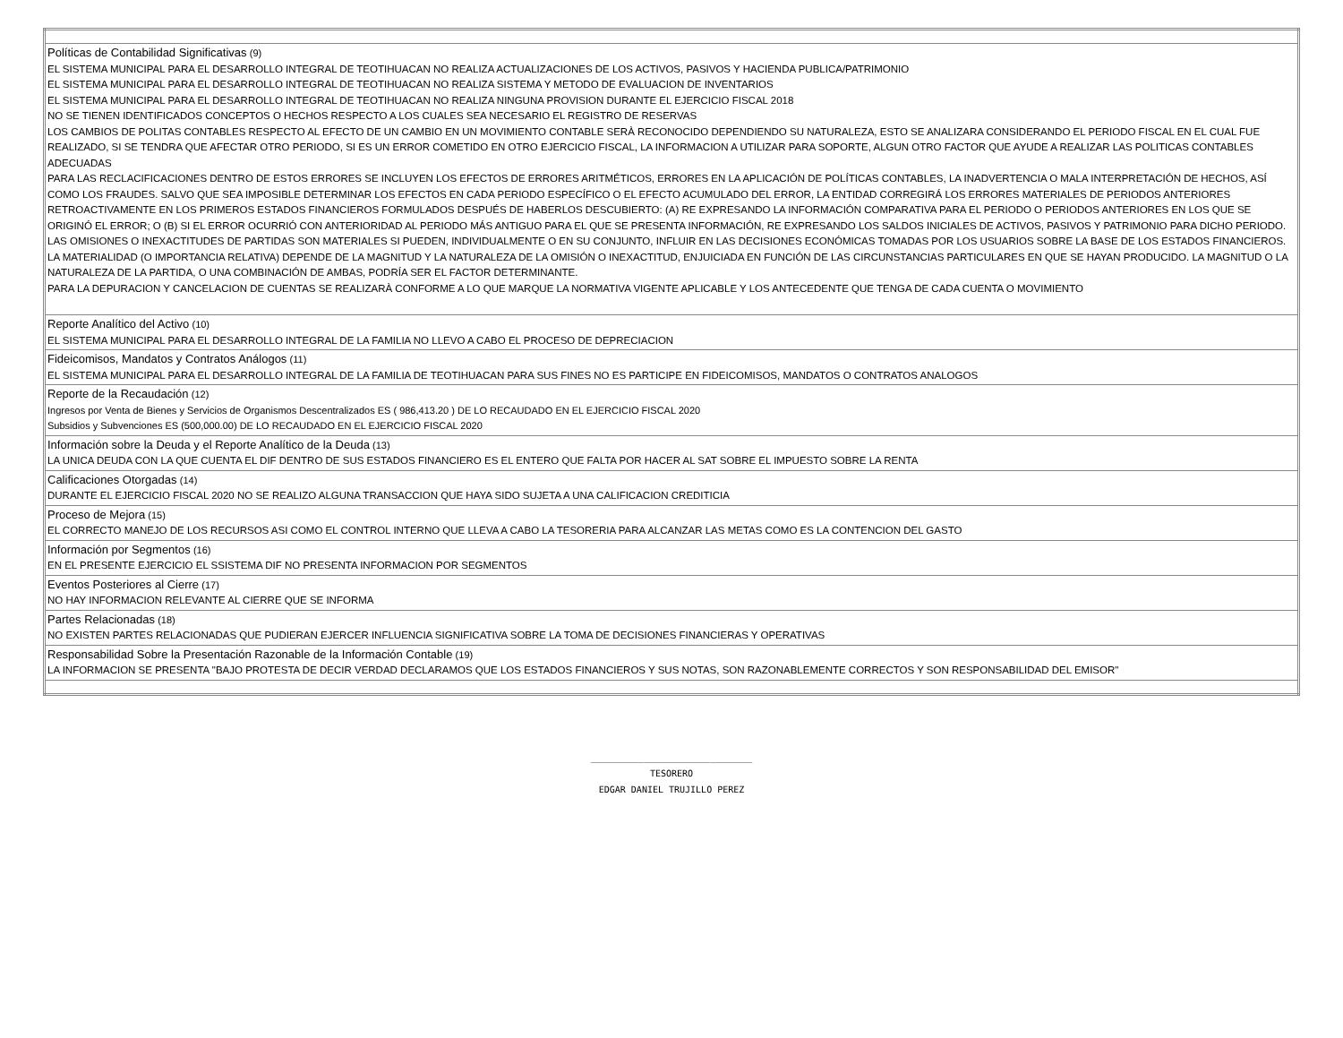| Políticas de Contabilidad Significativas (9) EL SISTEMA MUNICIPAL PARA EL DESARROLLO INTEGRAL DE TEOTIHUACAN NO REALIZA ACTUALIZACIONES DE LOS ACTIVOS, PASIVOS Y HACIENDA PUBLICA/PATRIMONIO EL SISTEMA MUNICIPAL PARA EL DESARROLLO INTEGRAL DE TEOTIHUACAN NO REALIZA SISTEMA Y METODO DE EVALUACION DE INVENTARIOS EL SISTEMA MUNICIPAL PARA EL DESARROLLO INTEGRAL DE TEOTIHUACAN NO REALIZA NINGUNA PROVISION DURANTE EL EJERCICIO FISCAL 2018 NO SE TIENEN IDENTIFICADOS CONCEPTOS O HECHOS RESPECTO A LOS CUALES SEA NECESARIO EL REGISTRO DE RESERVAS LOS CAMBIOS DE POLITAS CONTABLES RESPECTO AL EFECTO DE UN CAMBIO EN UN MOVIMIENTO CONTABLE SERÀ RECONOCIDO DEPENDIENDO SU NATURALEZA, ESTO SE ANALIZARA CONSIDERANDO EL PERIODO FISCAL EN EL CUAL FUE REALIZADO, SI SE TENDRA QUE AFECTAR OTRO PERIODO, SI ES UN ERROR COMETIDO EN OTRO EJERCICIO FISCAL, LA INFORMACION A UTILIZAR PARA SOPORTE, ALGUN OTRO FACTOR QUE AYUDE A REALIZAR LAS POLITICAS CONTABLES ADECUADAS PARA LAS RECLACIFICACIONES DENTRO DE ESTOS ERRORES SE INCLUYEN LOS EFECTOS DE ERRORES ARITMÉTICOS, ERRORES EN LA APLICACIÓN DE POLÍTICAS CONTABLES, LA INADVERTENCIA O MALA INTERPRETACIÓN DE HECHOS, ASÍ COMO LOS FRAUDES. SALVO QUE SEA IMPOSIBLE DETERMINAR LOS EFECTOS EN CADA PERIODO ESPECÍFICO O EL EFECTO ACUMULADO DEL ERROR, LA ENTIDAD CORREGIRÁ LOS ERRORES MATERIALES DE PERIODOS ANTERIORES RETROACTIVAMENTE EN LOS PRIMEROS ESTADOS FINANCIEROS FORMULADOS DESPUÉS DE HABERLOS DESCUBIERTO: (A) RE EXPRESANDO LA INFORMACIÓN COMPARATIVA PARA EL PERIODO O PERIODOS ANTERIORES EN LOS QUE SE ORIGINÓ EL ERROR; O (B) SI EL ERROR OCURRIÓ CON ANTERIORIDAD AL PERIODO MÁS ANTIGUO PARA EL QUE SE PRESENTA INFORMACIÓN, RE EXPRESANDO LOS SALDOS INICIALES DE ACTIVOS, PASIVOS Y PATRIMONIO PARA DICHO PERIODO. LAS OMISIONES O INEXACTITUDES DE PARTIDAS SON MATERIALES SI PUEDEN, INDIVIDUALMENTE O EN SU CONJUNTO, INFLUIR EN LAS DECISIONES ECONÓMICAS TOMADAS POR LOS USUARIOS SOBRE LA BASE DE LOS ESTADOS FINANCIEROS. LA MATERIALIDAD (O IMPORTANCIA RELATIVA) DEPENDE DE LA MAGNITUD Y LA NATURALEZA DE LA OMISIÓN O INEXACTITUD, ENJUICIADA EN FUNCIÓN DE LAS CIRCUNSTANCIAS PARTICULARES EN QUE SE HAYAN PRODUCIDO. LA MAGNITUD O LA NATURALEZA DE LA PARTIDA, O UNA COMBINACIÓN DE AMBAS, PODRÍA SER EL FACTOR DETERMINANTE. PARA LA DEPURACION Y CANCELACION DE CUENTAS SE REALIZARÀ CONFORME A LO QUE MARQUE LA NORMATIVA VIGENTE APLICABLE Y LOS ANTECEDENTE QUE TENGA DE CADA CUENTA O MOVIMIENTO |
| Reporte Analítico del Activo (10) EL SISTEMA MUNICIPAL PARA EL DESARROLLO INTEGRAL DE LA FAMILIA NO LLEVO A CABO EL PROCESO DE DEPRECIACION |
| Fideicomisos, Mandatos y Contratos Análogos (11) EL SISTEMA MUNICIPAL PARA EL DESARROLLO INTEGRAL DE LA FAMILIA DE TEOTIHUACAN PARA SUS FINES NO ES PARTICIPE EN FIDEICOMISOS, MANDATOS O CONTRATOS ANALOGOS |
| Reporte de la Recaudación (12) Ingresos por Venta de Bienes y Servicios de Organismos Descentralizados ES ( 986,413.20 ) DE LO RECAUDADO EN EL EJERCICIO FISCAL 2020 Subsidios y Subvenciones ES (500,000.00) DE LO RECAUDADO EN EL EJERCICIO FISCAL 2020 |
| Información sobre la Deuda y el Reporte Analítico de la Deuda (13) LA UNICA DEUDA CON LA QUE CUENTA EL DIF DENTRO DE SUS ESTADOS FINANCIERO ES EL ENTERO QUE FALTA POR HACER AL SAT SOBRE EL IMPUESTO SOBRE LA RENTA |
| Calificaciones Otorgadas (14) DURANTE EL EJERCICIO FISCAL 2020 NO SE REALIZO ALGUNA TRANSACCION QUE HAYA SIDO SUJETA A UNA CALIFICACION CREDITICIA |
| Proceso de Mejora (15) EL CORRECTO MANEJO DE LOS RECURSOS ASI COMO EL CONTROL INTERNO QUE LLEVA A CABO LA TESORERIA PARA ALCANZAR LAS METAS COMO ES LA CONTENCION DEL GASTO |
| Información por Segmentos (16) EN EL PRESENTE EJERCICIO EL SSISTEMA DIF NO PRESENTA INFORMACION POR SEGMENTOS |
| Eventos Posteriores al Cierre (17) NO HAY INFORMACION RELEVANTE AL CIERRE QUE SE INFORMA |
| Partes Relacionadas (18) NO EXISTEN PARTES RELACIONADAS QUE PUDIERAN EJERCER INFLUENCIA SIGNIFICATIVA SOBRE LA TOMA DE DECISIONES FINANCIERAS Y OPERATIVAS |
| Responsabilidad Sobre la Presentación Razonable de la Información Contable (19) LA INFORMACION SE PRESENTA "BAJO PROTESTA DE DECIR VERDAD DECLARAMOS QUE LOS ESTADOS FINANCIEROS Y SUS NOTAS, SON RAZONABLEMENTE CORRECTOS Y SON RESPONSABILIDAD DEL EMISOR" |
______________________________
TESORERO
EDGAR DANIEL TRUJILLO PEREZ